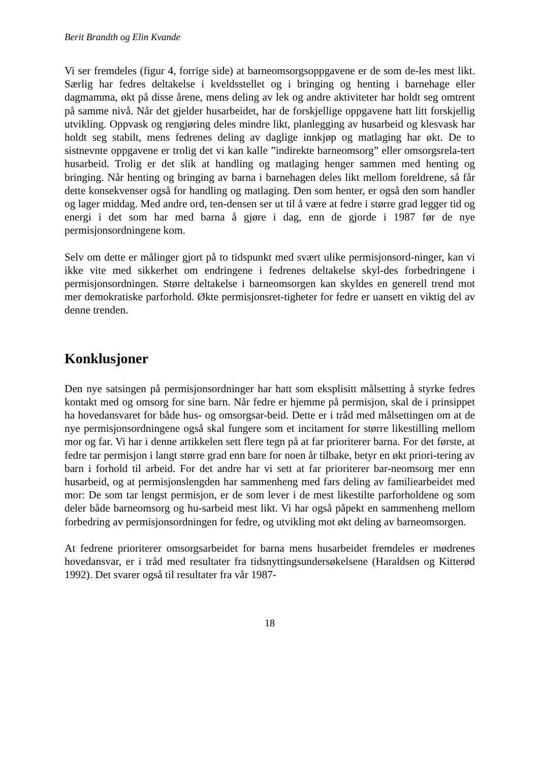Berit Brandth og Elin Kvande
Vi ser fremdeles (figur 4, forrige side) at barneomsorgsoppgavene er de som de-les mest likt. Særlig har fedres deltakelse i kveldsstellet og i bringing og henting i barnehage eller dagmamma, økt på disse årene, mens deling av lek og andre aktiviteter har holdt seg omtrent på samme nivå. Når det gjelder husarbeidet, har de forskjellige oppgavene hatt litt forskjellig utvikling. Oppvask og rengjøring deles mindre likt, planlegging av husarbeid og klesvask har holdt seg stabilt, mens fedrenes deling av daglige innkjøp og matlaging har økt. De to sistnevnte oppgavene er trolig det vi kan kalle ”indirekte barneomsorg” eller omsorgsrela-tert husarbeid. Trolig er det slik at handling og matlaging henger sammen med henting og bringing. Når henting og bringing av barna i barnehagen deles likt mellom foreldrene, så får dette konsekvenser også for handling og matlaging. Den som henter, er også den som handler og lager middag. Med andre ord, ten-densen ser ut til å være at fedre i større grad legger tid og energi i det som har med barna å gjøre i dag, enn de gjorde i 1987 før de nye permisjonsordningene kom.
Selv om dette er målinger gjort på to tidspunkt med svært ulike permisjonsord-ninger, kan vi ikke vite med sikkerhet om endringene i fedrenes deltakelse skyl-des forbedringene i permisjonsordningen. Større deltakelse i barneomsorgen kan skyldes en generell trend mot mer demokratiske parforhold. Økte permisjonsret-tigheter for fedre er uansett en viktig del av denne trenden.
Konklusjoner
Den nye satsingen på permisjonsordninger har hatt som eksplisitt målsetting å styrke fedres kontakt med og omsorg for sine barn. Når fedre er hjemme på permisjon, skal de i prinsippet ha hovedansvaret for både hus- og omsorgsar-beid. Dette er i tråd med målsettingen om at de nye permisjonsordningene også skal fungere som et incitament for større likestilling mellom mor og far. Vi har i denne artikkelen sett flere tegn på at far prioriterer barna. For det første, at fedre tar permisjon i langt større grad enn bare for noen år tilbake, betyr en økt priori-tering av barn i forhold til arbeid. For det andre har vi sett at far prioriterer bar-neomsorg mer enn husarbeid, og at permisjonslengden har sammenheng med fars deling av familiearbeidet med mor: De som tar lengst permisjon, er de som lever i de mest likestilte parforholdene og som deler både barneomsorg og hu-sarbeid mest likt. Vi har også påpekt en sammenheng mellom forbedring av permisjonsordningen for fedre, og utvikling mot økt deling av barneomsorgen.
At fedrene prioriterer omsorgsarbeidet for barna mens husarbeidet fremdeles er mødrenes hovedansvar, er i tråd med resultater fra tidsnyttingsundersøkelsene (Haraldsen og Kitterød 1992). Det svarer også til resultater fra vår 1987-
18